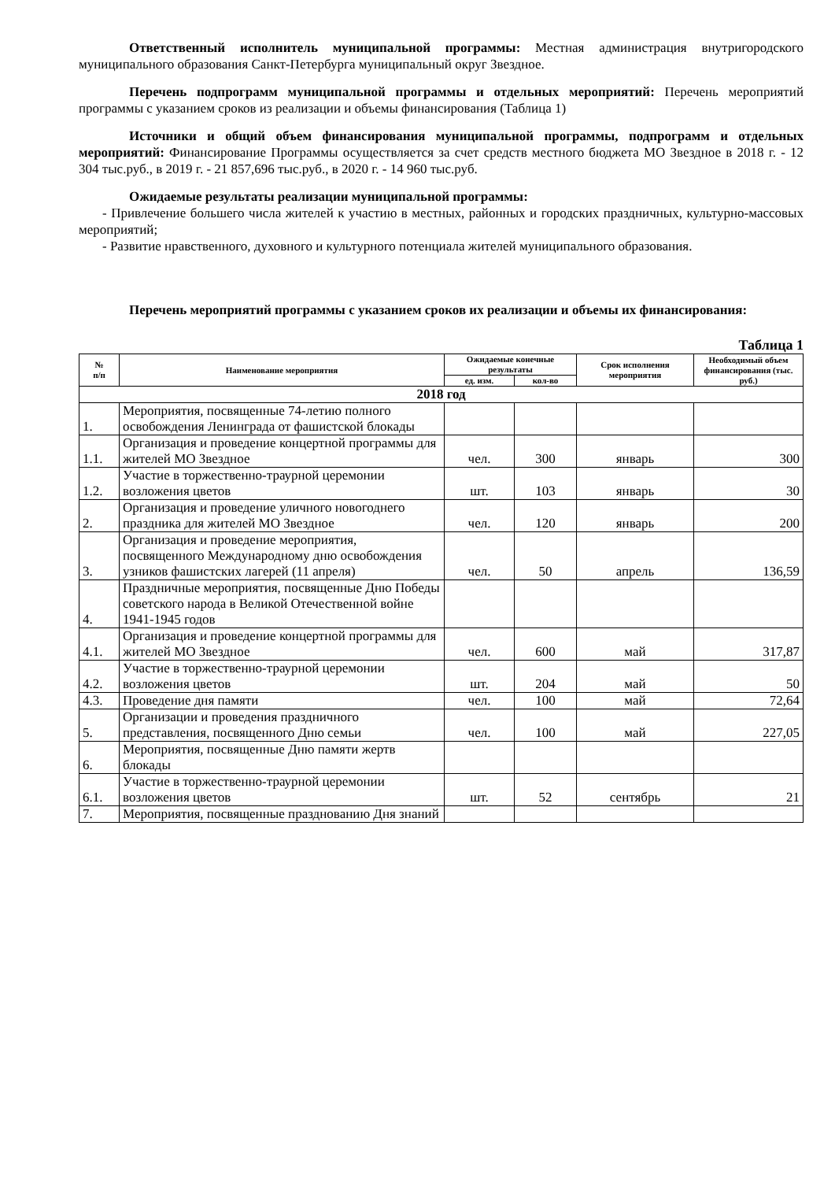Ответственный исполнитель муниципальной программы: Местная администрация внутригородского муниципального образования Санкт-Петербурга муниципальный округ Звездное.
Перечень подпрограмм муниципальной программы и отдельных мероприятий: Перечень мероприятий программы с указанием сроков из реализации и объемы финансирования (Таблица 1)
Источники и общий объем финансирования муниципальной программы, подпрограмм и отдельных мероприятий: Финансирование Программы осуществляется за счет средств местного бюджета МО Звездное в 2018 г. - 12 304 тыс.руб., в 2019 г. - 21 857,696 тыс.руб., в 2020 г. - 14 960 тыс.руб.
Ожидаемые результаты реализации муниципальной программы:
- Привлечение большего числа жителей к участию в местных, районных и городских праздничных, культурно-массовых мероприятий;
- Развитие нравственного, духовного и культурного потенциала жителей муниципального образования.
Перечень мероприятий программы с указанием сроков их реализации и объемы их финансирования:
Таблица 1
| № п/п | Наименование мероприятия | Ожидаемые конечные результаты | | Срок исполнения мероприятия | Необходимый объем финансирования (тыс. руб.) |
| --- | --- | --- | --- | --- | --- |
| | | ед. изм. | кол-во | | |
| 2018 год | | | | | |
| 1. | Мероприятия, посвященные 74-летию полного освобождения Ленинграда от фашистской блокады | | | | |
| 1.1. | Организация и проведение концертной программы для жителей МО Звездное | чел. | 300 | январь | 300 |
| 1.2. | Участие в торжественно-траурной церемонии возложения цветов | шт. | 103 | январь | 30 |
| 2. | Организация и проведение уличного новогоднего праздника для жителей МО Звездное | чел. | 120 | январь | 200 |
| 3. | Организация и проведение мероприятия, посвященного Международному дню освобождения узников фашистских лагерей (11 апреля) | чел. | 50 | апрель | 136,59 |
| 4. | Праздничные мероприятия, посвященные Дню Победы советского народа в Великой Отечественной войне 1941-1945 годов | | | | |
| 4.1. | Организация и проведение концертной программы для жителей МО Звездное | чел. | 600 | май | 317,87 |
| 4.2. | Участие в торжественно-траурной церемонии возложения цветов | шт. | 204 | май | 50 |
| 4.3. | Проведение дня памяти | чел. | 100 | май | 72,64 |
| 5. | Организации и проведения праздничного представления, посвященного Дню семьи | чел. | 100 | май | 227,05 |
| 6. | Мероприятия, посвященные Дню памяти жертв блокады | | | | |
| 6.1. | Участие в торжественно-траурной церемонии возложения цветов | шт. | 52 | сентябрь | 21 |
| 7. | Мероприятия, посвященные празднованию Дня знаний | | | | |